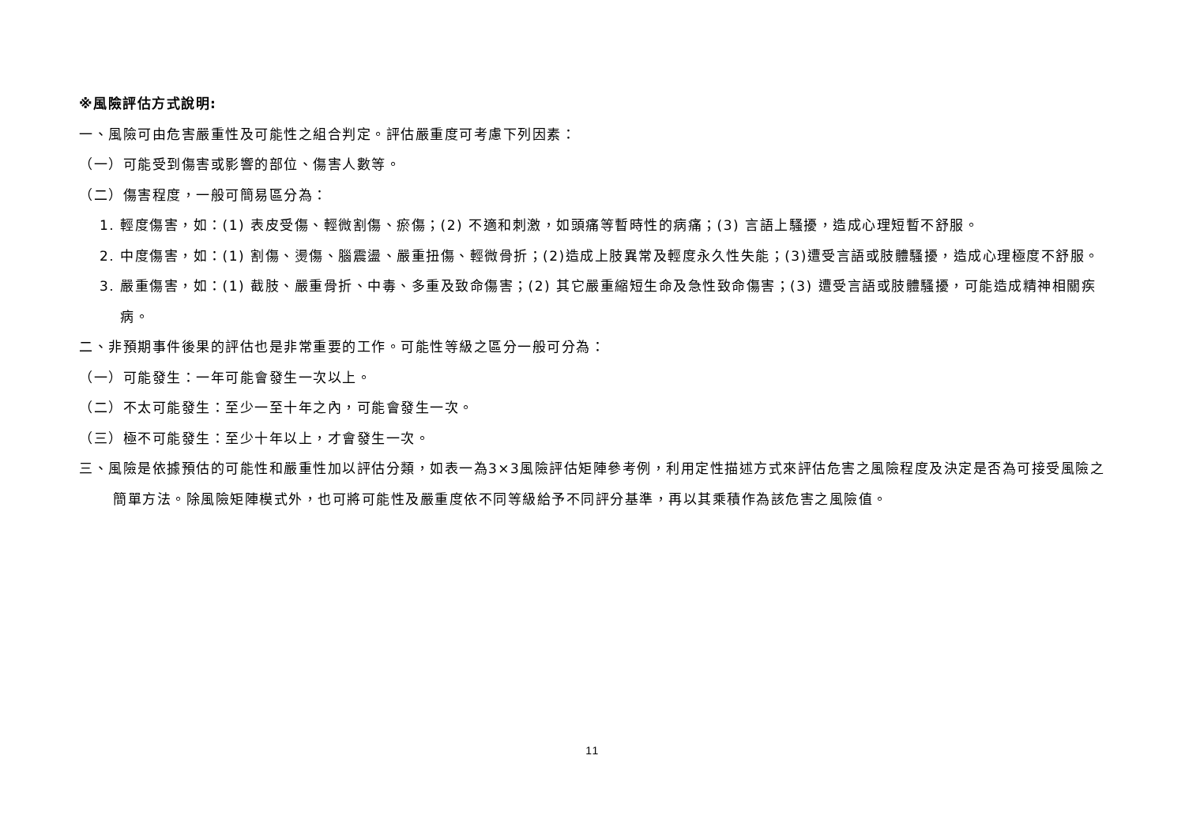※風險評估方式說明:
一、風險可由危害嚴重性及可能性之組合判定。評估嚴重度可考慮下列因素：
（一）可能受到傷害或影響的部位、傷害人數等。
（二）傷害程度，一般可簡易區分為：
1. 輕度傷害，如：(1) 表皮受傷、輕微割傷、瘀傷；(2) 不適和刺激，如頭痛等暫時性的病痛；(3) 言語上騷擾，造成心理短暫不舒服。
2. 中度傷害，如：(1) 割傷、燙傷、腦震盪、嚴重扭傷、輕微骨折；(2)造成上肢異常及輕度永久性失能；(3)遭受言語或肢體騷擾，造成心理極度不舒服。
3. 嚴重傷害，如：(1) 截肢、嚴重骨折、中毒、多重及致命傷害；(2) 其它嚴重縮短生命及急性致命傷害；(3) 遭受言語或肢體騷擾，可能造成精神相關疾病。
二、非預期事件後果的評估也是非常重要的工作。可能性等級之區分一般可分為：
（一）可能發生：一年可能會發生一次以上。
（二）不太可能發生：至少一至十年之內，可能會發生一次。
（三）極不可能發生：至少十年以上，才會發生一次。
三、風險是依據預估的可能性和嚴重性加以評估分類，如表一為3×3風險評估矩陣參考例，利用定性描述方式來評估危害之風險程度及決定是否為可接受風險之簡單方法。除風險矩陣模式外，也可將可能性及嚴重度依不同等級給予不同評分基準，再以其乘積作為該危害之風險值。
11